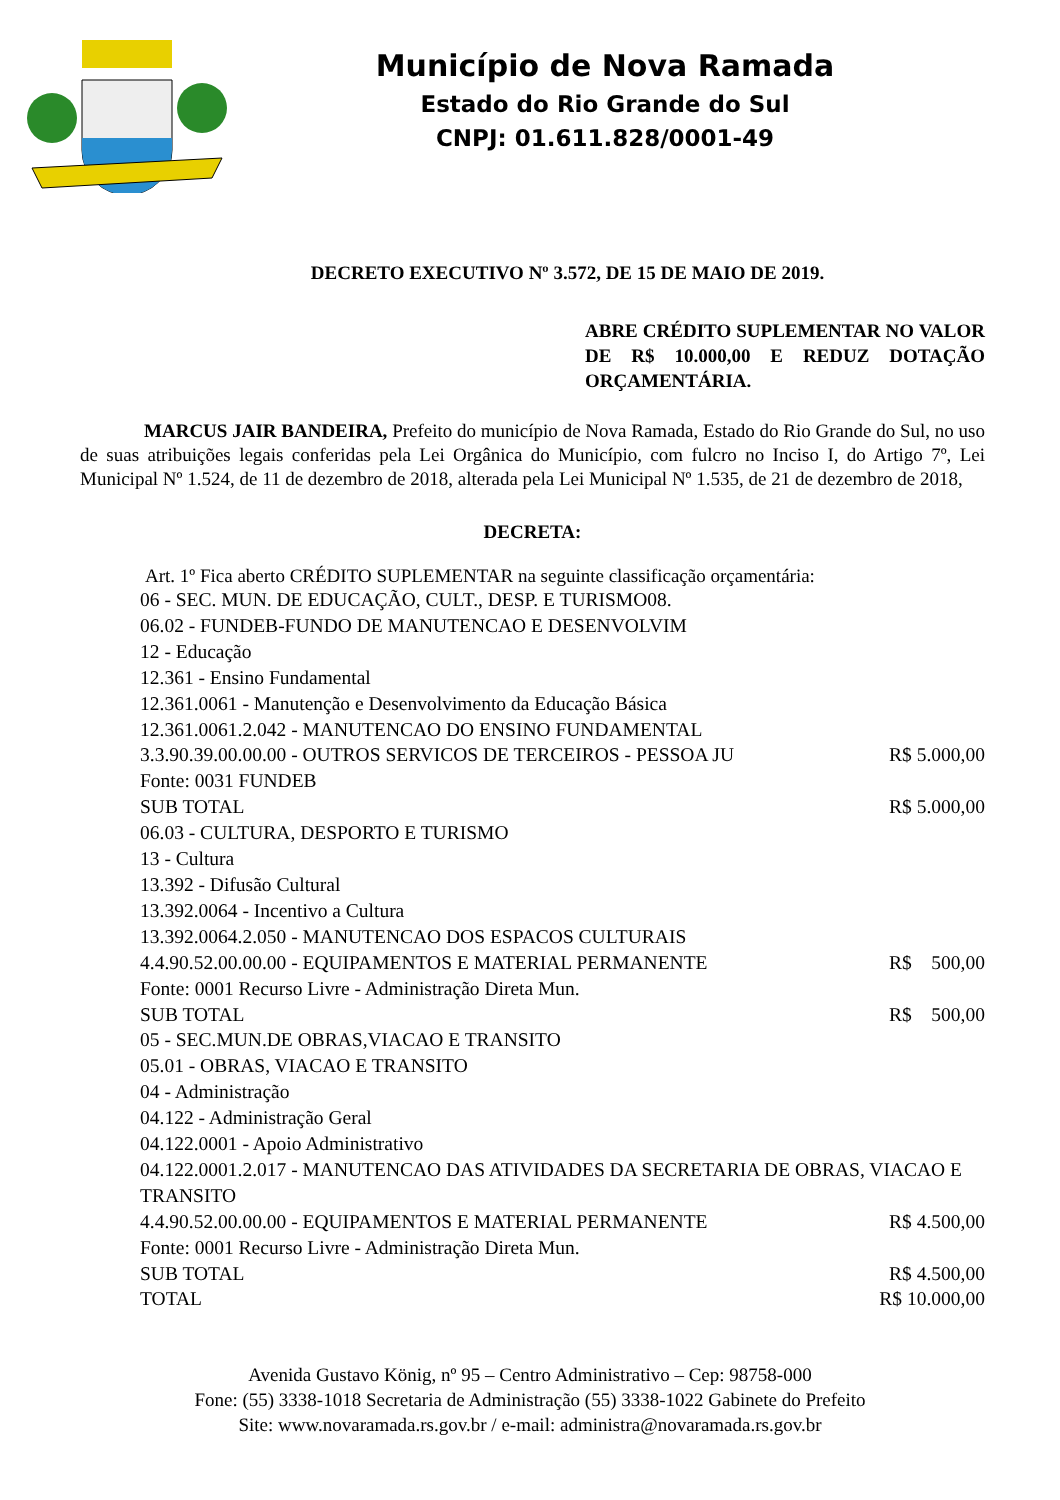Município de Nova Ramada
Estado do Rio Grande do Sul
CNPJ: 01.611.828/0001-49
DECRETO EXECUTIVO Nº 3.572, DE 15 DE MAIO DE 2019.
ABRE CRÉDITO SUPLEMENTAR NO VALOR DE R$ 10.000,00 E REDUZ DOTAÇÃO ORÇAMENTÁRIA.
MARCUS JAIR BANDEIRA, Prefeito do município de Nova Ramada, Estado do Rio Grande do Sul, no uso de suas atribuições legais conferidas pela Lei Orgânica do Município, com fulcro no Inciso I, do Artigo 7º, Lei Municipal Nº 1.524, de 11 de dezembro de 2018, alterada pela Lei Municipal Nº 1.535, de 21 de dezembro de 2018,
DECRETA:
Art. 1º Fica aberto CRÉDITO SUPLEMENTAR na seguinte classificação orçamentária:
| 06 - SEC. MUN. DE EDUCAÇÃO, CULT., DESP. E TURISMO08. | |
| 06.02 - FUNDEB-FUNDO DE MANUTENCAO E DESENVOLVIM | |
| 12 - Educação | |
| 12.361 - Ensino Fundamental | |
| 12.361.0061 - Manutenção e Desenvolvimento da Educação Básica | |
| 12.361.0061.2.042 - MANUTENCAO DO ENSINO FUNDAMENTAL | |
| 3.3.90.39.00.00.00 - OUTROS SERVICOS DE TERCEIROS - PESSOA JU | R$ 5.000,00 |
| Fonte: 0031 FUNDEB | |
| SUB TOTAL | R$ 5.000,00 |
| 06.03 - CULTURA, DESPORTO E TURISMO | |
| 13 - Cultura | |
| 13.392 - Difusão Cultural | |
| 13.392.0064 - Incentivo a Cultura | |
| 13.392.0064.2.050 - MANUTENCAO DOS ESPACOS CULTURAIS | |
| 4.4.90.52.00.00.00 - EQUIPAMENTOS E MATERIAL PERMANENTE | R$ 500,00 |
| Fonte: 0001 Recurso Livre - Administração Direta Mun. | |
| SUB TOTAL | R$ 500,00 |
| 05 - SEC.MUN.DE OBRAS,VIACAO E TRANSITO | |
| 05.01 - OBRAS, VIACAO E TRANSITO | |
| 04 - Administração | |
| 04.122 - Administração Geral | |
| 04.122.0001 - Apoio Administrativo | |
| 04.122.0001.2.017 - MANUTENCAO DAS ATIVIDADES DA SECRETARIA DE OBRAS, VIACAO E TRANSITO | |
| 4.4.90.52.00.00.00 - EQUIPAMENTOS E MATERIAL PERMANENTE | R$ 4.500,00 |
| Fonte: 0001 Recurso Livre - Administração Direta Mun. | |
| SUB TOTAL | R$ 4.500,00 |
| TOTAL | R$ 10.000,00 |
Avenida Gustavo König, nº 95 – Centro Administrativo – Cep: 98758-000
Fone: (55) 3338-1018 Secretaria de Administração (55) 3338-1022 Gabinete do Prefeito
Site: www.novaramada.rs.gov.br / e-mail: administra@novaramada.rs.gov.br